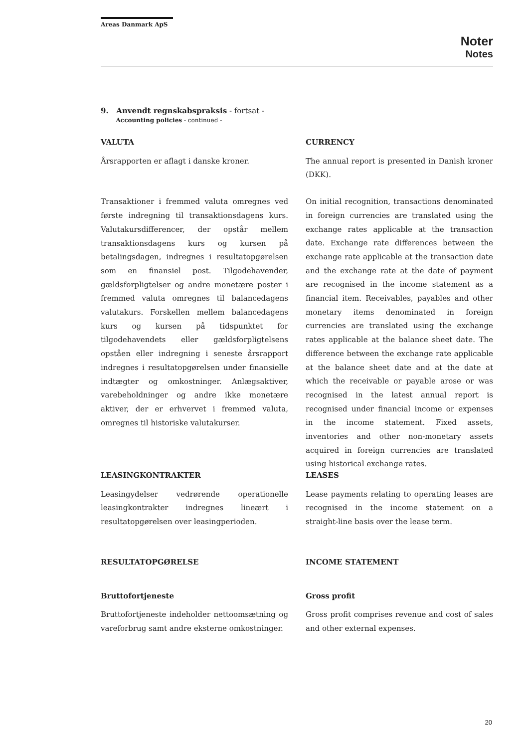Areas Danmark ApS
Noter
Notes
9. Anvendt regnskabspraksis - fortsat -
Accounting policies - continued -
VALUTA
Årsrapporten er aflagt i danske kroner.
Transaktioner i fremmed valuta omregnes ved første indregning til transaktionsdagens kurs. Valutakursdifferencer, der opstår mellem transaktionsdagens kurs og kursen på betalingsdagen, indregnes i resultatopgørelsen som en finansiel post. Tilgodehavender, gældsforpligtelser og andre monetære poster i fremmed valuta omregnes til balancedagens valutakurs. Forskellen mellem balancedagens kurs og kursen på tidspunktet for tilgodehavendets eller gældsforpligtelsens opståen eller indregning i seneste årsrapport indregnes i resultatopgørelsen under finansielle indtægter og omkostninger. Anlægsaktiver, varebeholdninger og andre ikke monetære aktiver, der er erhvervet i fremmed valuta, omregnes til historiske valutakurser.
CURRENCY
The annual report is presented in Danish kroner (DKK).
On initial recognition, transactions denominated in foreign currencies are translated using the exchange rates applicable at the transaction date. Exchange rate differences between the exchange rate applicable at the transaction date and the exchange rate at the date of payment are recognised in the income statement as a financial item. Receivables, payables and other monetary items denominated in foreign currencies are translated using the exchange rates applicable at the balance sheet date. The difference between the exchange rate applicable at the balance sheet date and at the date at which the receivable or payable arose or was recognised in the latest annual report is recognised under financial income or expenses in the income statement. Fixed assets, inventories and other non-monetary assets acquired in foreign currencies are translated using historical exchange rates.
LEASINGKONTRAKTER
Leasingydelser vedrørende operationelle leasingkontrakter indregnes lineært i resultatopgørelsen over leasingperioden.
LEASES
Lease payments relating to operating leases are recognised in the income statement on a straight-line basis over the lease term.
RESULTATOPGØRELSE
Bruttofortjeneste
Bruttofortjeneste indeholder nettoomsætning og vareforbrug samt andre eksterne omkostninger.
INCOME STATEMENT
Gross profit
Gross profit comprises revenue and cost of sales and other external expenses.
20